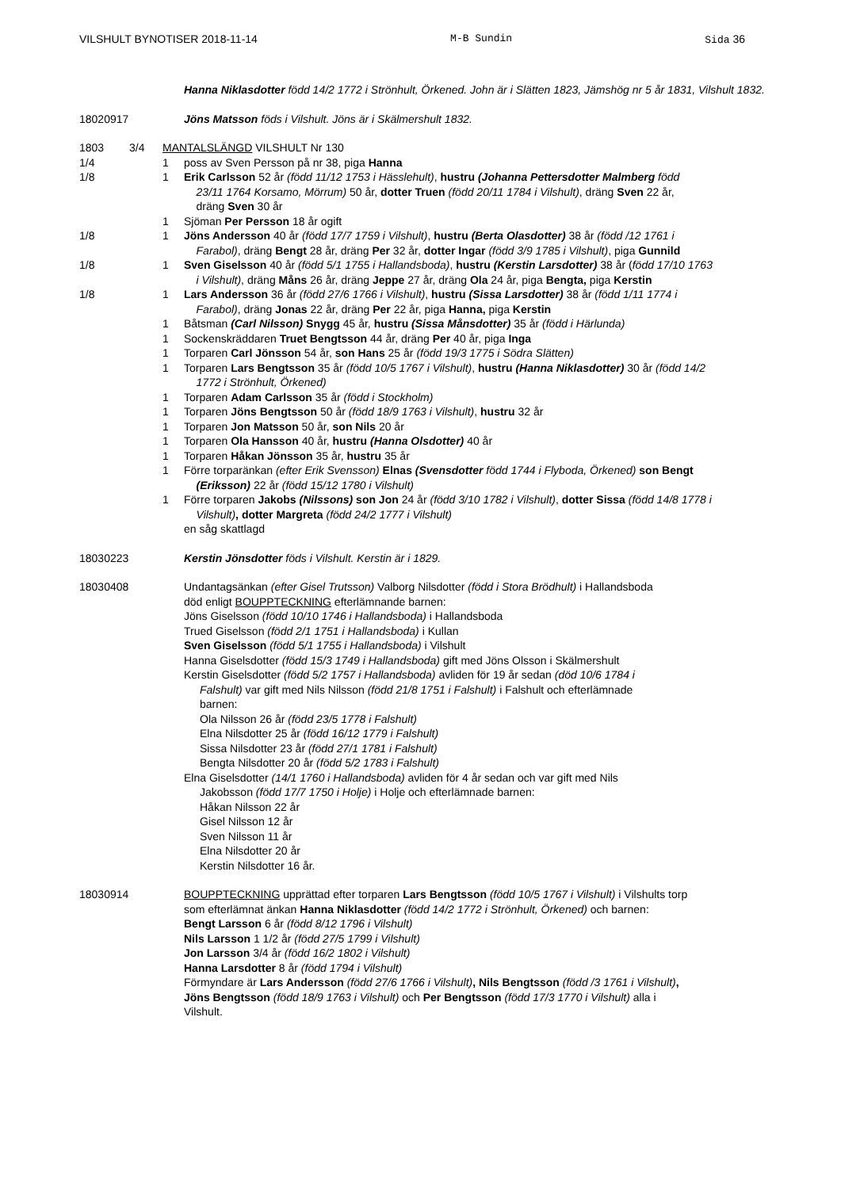VILSHULT BYNOTISER 2018-11-14 M-B Sundin Sida 36
Hanna Niklasdotter född 14/2 1772 i Strönhult, Örkened. John är i Slätten 1823, Jämshög nr 5 år 1831, Vilshult 1832.
18020917 Jöns Matsson föds i Vilshult. Jöns är i Skälmershult 1832.
1803 3/4 MANTALSLÄNGD VILSHULT Nr 130
1/4 1 poss av Sven Persson på nr 38, piga Hanna
1/8 1 Erik Carlsson 52 år (född 11/12 1753 i Hässlehult), hustru (Johanna Pettersdotter Malmberg född
23/11 1764 Korsamo, Mörrum) 50 år, dotter Truen (född 20/11 1784 i Vilshult), dräng Sven 22 år,
dräng Sven 30 år
1 Sjöman Per Persson 18 år ogift
1/8 1 Jöns Andersson 40 år (född 17/7 1759 i Vilshult), hustru (Berta Olasdotter) 38 år (född /12 1761 i
Farabol), dräng Bengt 28 år, dräng Per 32 år, dotter Ingar (född 3/9 1785 i Vilshult), piga Gunnild
1/8 1 Sven Giselsson 40 år (född 5/1 1755 i Hallandsboda), hustru (Kerstin Larsdotter) 38 år (född 17/10 1763
i Vilshult), dräng Måns 26 år, dräng Jeppe 27 år, dräng Ola 24 år, piga Bengta, piga Kerstin
1/8 1 Lars Andersson 36 år (född 27/6 1766 i Vilshult), hustru (Sissa Larsdotter) 38 år (född 1/11 1774 i
Farabol), dräng Jonas 22 år, dräng Per 22 år, piga Hanna, piga Kerstin
1 Båtsman (Carl Nilsson) Snygg 45 år, hustru (Sissa Månsdotter) 35 år (född i Härlunda)
1 Sockenskräddaren Truet Bengtsson 44 år, dräng Per 40 år, piga Inga
1 Torparen Carl Jönsson 54 år, son Hans 25 år (född 19/3 1775 i Södra Slätten)
1 Torparen Lars Bengtsson 35 år (född 10/5 1767 i Vilshult), hustru (Hanna Niklasdotter) 30 år (född 14/2
1772 i Strönhult, Örkened)
1 Torparen Adam Carlsson 35 år (född i Stockholm)
1 Torparen Jöns Bengtsson 50 år (född 18/9 1763 i Vilshult), hustru 32 år
1 Torparen Jon Matsson 50 år, son Nils 20 år
1 Torparen Ola Hansson 40 år, hustru (Hanna Olsdotter) 40 år
1 Torparen Håkan Jönsson 35 år, hustru 35 år
1 Förre torparänkan (efter Erik Svensson) Elnas (Svensdotter född 1744 i Flyboda, Örkened) son Bengt
(Eriksson) 22 år (född 15/12 1780 i Vilshult)
1 Förre torparen Jakobs (Nilssons) son Jon 24 år (född 3/10 1782 i Vilshult), dotter Sissa (född 14/8 1778 i
Vilshult), dotter Margreta (född 24/2 1777 i Vilshult)
en såg skattlagd
18030223 Kerstin Jönsdotter föds i Vilshult. Kerstin är i 1829.
18030408 Undantagsänkan (efter Gisel Trutsson) Valborg Nilsdotter (född i Stora Brödhult) i Hallandsboda
död enligt BOUPPTECKNING efterlämnande barnen:
Jöns Giselsson (född 10/10 1746 i Hallandsboda) i Hallandsboda
Trued Giselsson (född 2/1 1751 i Hallandsboda) i Kullan
Sven Giselsson (född 5/1 1755 i Hallandsboda) i Vilshult
Hanna Giselsdotter (född 15/3 1749 i Hallandsboda) gift med Jöns Olsson i Skälmershult
Kerstin Giselsdotter (född 5/2 1757 i Hallandsboda) avliden för 19 år sedan (död 10/6 1784 i
Falshult) var gift med Nils Nilsson (född 21/8 1751 i Falshult) i Falshult och efterlämnade
barnen:
Ola Nilsson 26 år (född 23/5 1778 i Falshult)
Elna Nilsdotter 25 år (född 16/12 1779 i Falshult)
Sissa Nilsdotter 23 år (född 27/1 1781 i Falshult)
Bengta Nilsdotter 20 år (född 5/2 1783 i Falshult)
Elna Giselsdotter (14/1 1760 i Hallandsboda) avliden för 4 år sedan och var gift med Nils
Jakobsson (född 17/7 1750 i Holje) i Holje och efterlämnade barnen:
Håkan Nilsson 22 år
Gisel Nilsson 12 år
Sven Nilsson 11 år
Elna Nilsdotter 20 år
Kerstin Nilsdotter 16 år.
18030914 BOUPPTECKNING upprättad efter torparen Lars Bengtsson (född 10/5 1767 i Vilshult) i Vilshults torp som efterlämnat änkan Hanna Niklasdotter (född 14/2 1772 i Strönhult, Örkened) och barnen:
Bengt Larsson 6 år (född 8/12 1796 i Vilshult)
Nils Larsson 1 1/2 år (född 27/5 1799 i Vilshult)
Jon Larsson 3/4 år (född 16/2 1802 i Vilshult)
Hanna Larsdotter 8 år (född 1794 i Vilshult)
Förmyndare är Lars Andersson (född 27/6 1766 i Vilshult), Nils Bengtsson (född /3 1761 i Vilshult), Jöns Bengtsson (född 18/9 1763 i Vilshult) och Per Bengtsson (född 17/3 1770 i Vilshult) alla i Vilshult.